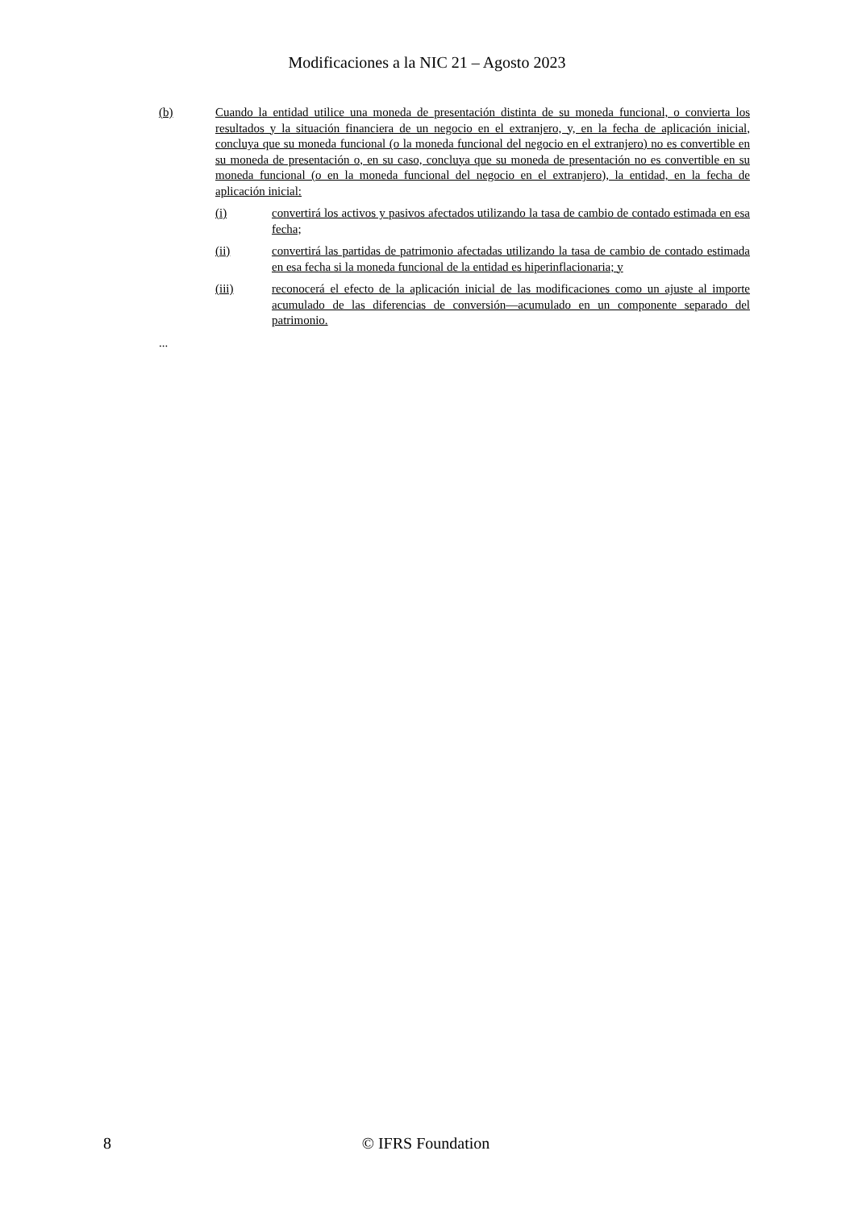Modificaciones a la NIC 21 – Agosto 2023
(b) Cuando la entidad utilice una moneda de presentación distinta de su moneda funcional, o convierta los resultados y la situación financiera de un negocio en el extranjero, y, en la fecha de aplicación inicial, concluya que su moneda funcional (o la moneda funcional del negocio en el extranjero) no es convertible en su moneda de presentación o, en su caso, concluya que su moneda de presentación no es convertible en su moneda funcional (o en la moneda funcional del negocio en el extranjero), la entidad, en la fecha de aplicación inicial:
(i) convertirá los activos y pasivos afectados utilizando la tasa de cambio de contado estimada en esa fecha;
(ii) convertirá las partidas de patrimonio afectadas utilizando la tasa de cambio de contado estimada en esa fecha si la moneda funcional de la entidad es hiperinflacionaria; y
(iii) reconocerá el efecto de la aplicación inicial de las modificaciones como un ajuste al importe acumulado de las diferencias de conversión—acumulado en un componente separado del patrimonio.
...
8 © IFRS Foundation